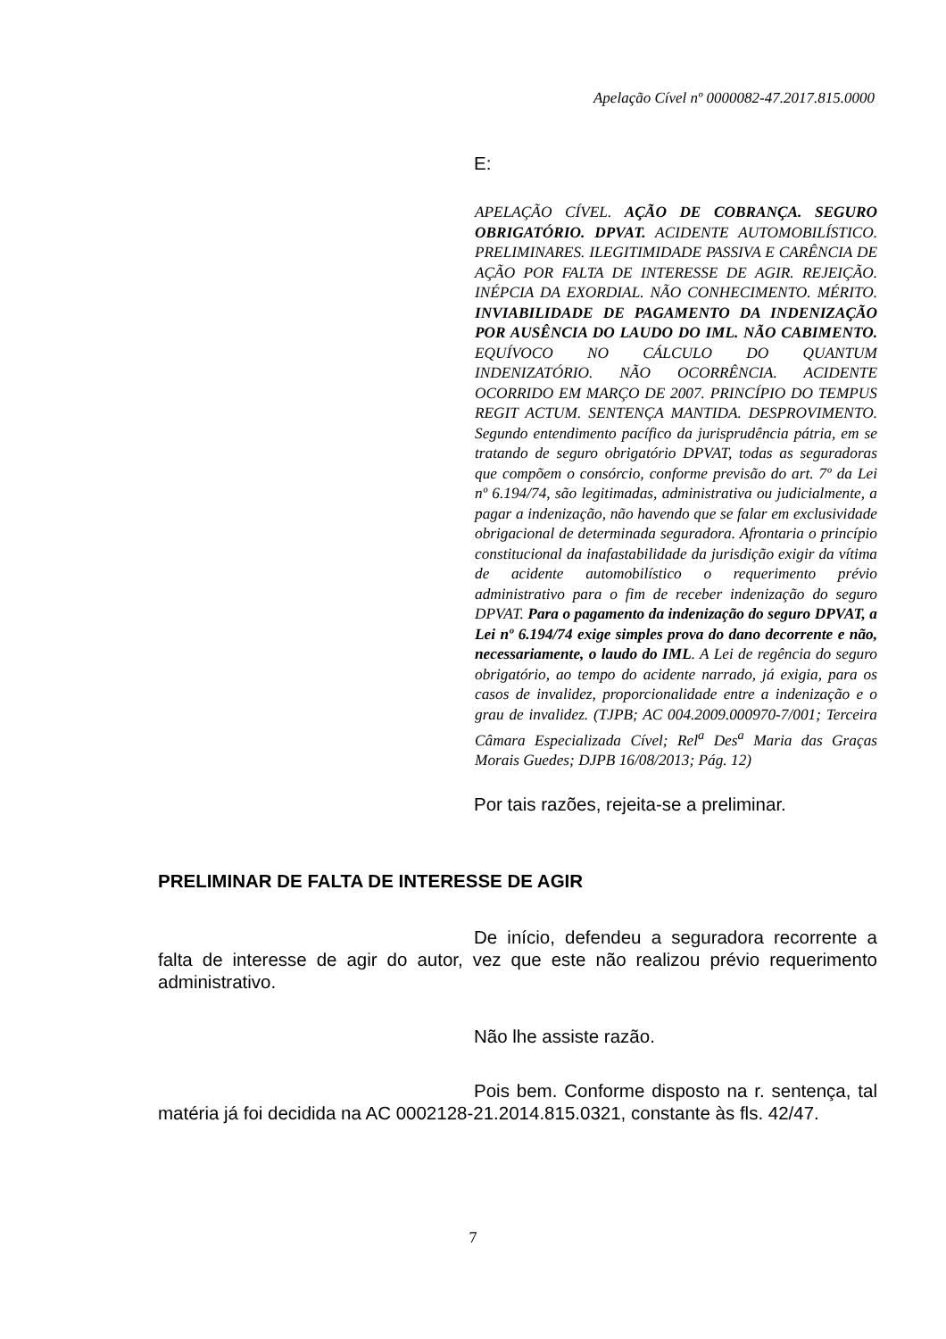Apelação Cível nº 0000082-47.2017.815.0000
E:
APELAÇÃO CÍVEL. AÇÃO DE COBRANÇA. SEGURO OBRIGATÓRIO. DPVAT. ACIDENTE AUTOMOBILÍSTICO. PRELIMINARES. ILEGITIMIDADE PASSIVA E CARÊNCIA DE AÇÃO POR FALTA DE INTERESSE DE AGIR. REJEIÇÃO. INÉPCIA DA EXORDIAL. NÃO CONHECIMENTO. MÉRITO. INVIABILIDADE DE PAGAMENTO DA INDENIZAÇÃO POR AUSÊNCIA DO LAUDO DO IML. NÃO CABIMENTO. EQUÍVOCO NO CÁLCULO DO QUANTUM INDENIZATÓRIO. NÃO OCORRÊNCIA. ACIDENTE OCORRIDO EM MARÇO DE 2007. PRINCÍPIO DO TEMPUS REGIT ACTUM. SENTENÇA MANTIDA. DESPROVIMENTO. Segundo entendimento pacífico da jurisprudência pátria, em se tratando de seguro obrigatório DPVAT, todas as seguradoras que compõem o consórcio, conforme previsão do art. 7º da Lei nº 6.194/74, são legitimadas, administrativa ou judicialmente, a pagar a indenização, não havendo que se falar em exclusividade obrigacional de determinada seguradora. Afrontaria o princípio constitucional da inafastabilidade da jurisdição exigir da vítima de acidente automobilístico o requerimento prévio administrativo para o fim de receber indenização do seguro DPVAT. Para o pagamento da indenização do seguro DPVAT, a Lei nº 6.194/74 exige simples prova do dano decorrente e não, necessariamente, o laudo do IML. A Lei de regência do seguro obrigatório, ao tempo do acidente narrado, já exigia, para os casos de invalidez, proporcionalidade entre a indenização e o grau de invalidez. (TJPB; AC 004.2009.000970-7/001; Terceira Câmara Especializada Cível; Rel<sup>a</sup> Des<sup>a</sup> Maria das Graças Morais Guedes; DJPB 16/08/2013; Pág. 12)
Por tais razões, rejeita-se a preliminar.
PRELIMINAR DE FALTA DE INTERESSE DE AGIR
De início, defendeu a seguradora recorrente a falta de interesse de agir do autor, vez que este não realizou prévio requerimento administrativo.
Não lhe assiste razão.
Pois bem. Conforme disposto na r. sentença, tal matéria já foi decidida na AC 0002128-21.2014.815.0321, constante às fls. 42/47.
7